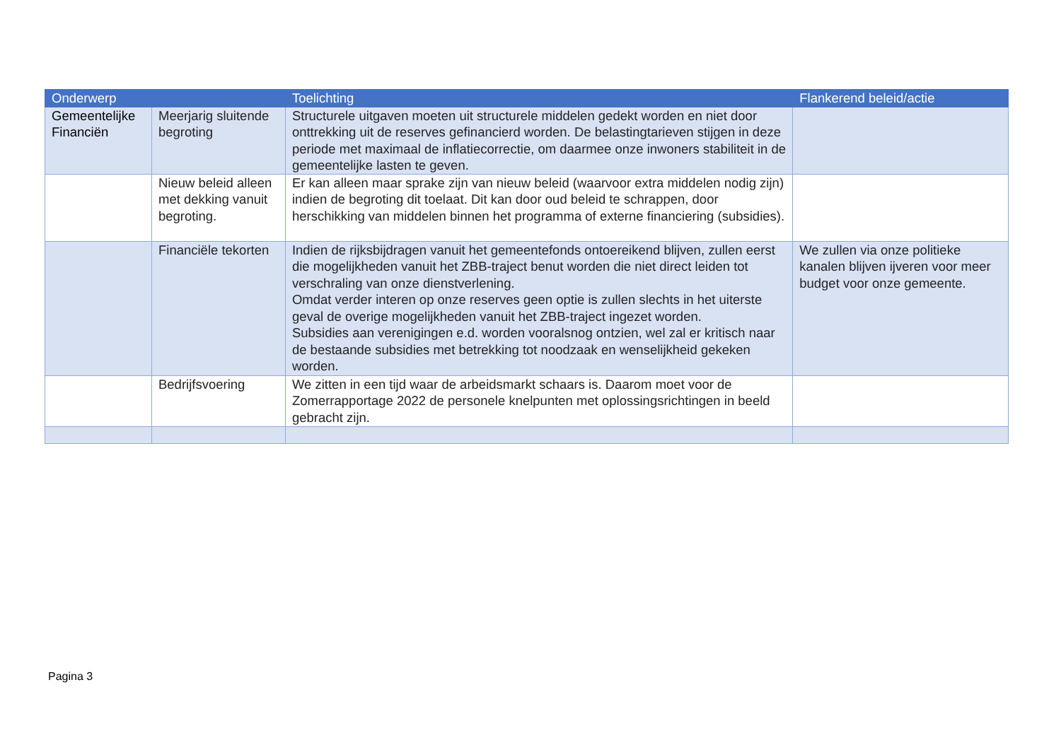| Onderwerp | | Toelichting | Flankerend beleid/actie |
| --- | --- | --- | --- |
| Gemeentelijke Financiën | Meerjarig sluitende begroting | Structurele uitgaven moeten uit structurele middelen gedekt worden en niet door onttrekking uit de reserves gefinancierd worden. De belastingtarieven stijgen in deze periode met maximaal de inflatiecorrectie, om daarmee onze inwoners stabiliteit in de gemeentelijke lasten te geven. | |
| | Nieuw beleid alleen met dekking vanuit begroting. | Er kan alleen maar sprake zijn van nieuw beleid (waarvoor extra middelen nodig zijn) indien de begroting dit toelaat. Dit kan door oud beleid te schrappen, door herschikking van middelen binnen het programma of externe financiering (subsidies). | |
| | Financiële tekorten | Indien de rijksbijdragen vanuit het gemeentefonds ontoereikend blijven, zullen eerst die mogelijkheden vanuit het ZBB-traject benut worden die niet direct leiden tot verschraling van onze dienstverlening. Omdat verder interen op onze reserves geen optie is zullen slechts in het uiterste geval de overige mogelijkheden vanuit het ZBB-traject ingezet worden. Subsidies aan verenigingen e.d. worden vooralsnog ontzien, wel zal er kritisch naar de bestaande subsidies met betrekking tot noodzaak en wenselijkheid gekeken worden. | We zullen via onze politieke kanalen blijven ijveren voor meer budget voor onze gemeente. |
| | Bedrijfsvoering | We zitten in een tijd waar de arbeidsmarkt schaars is. Daarom moet voor de Zomerrapportage 2022 de personele knelpunten met oplossingsrichtingen in beeld gebracht zijn. | |
Pagina 3